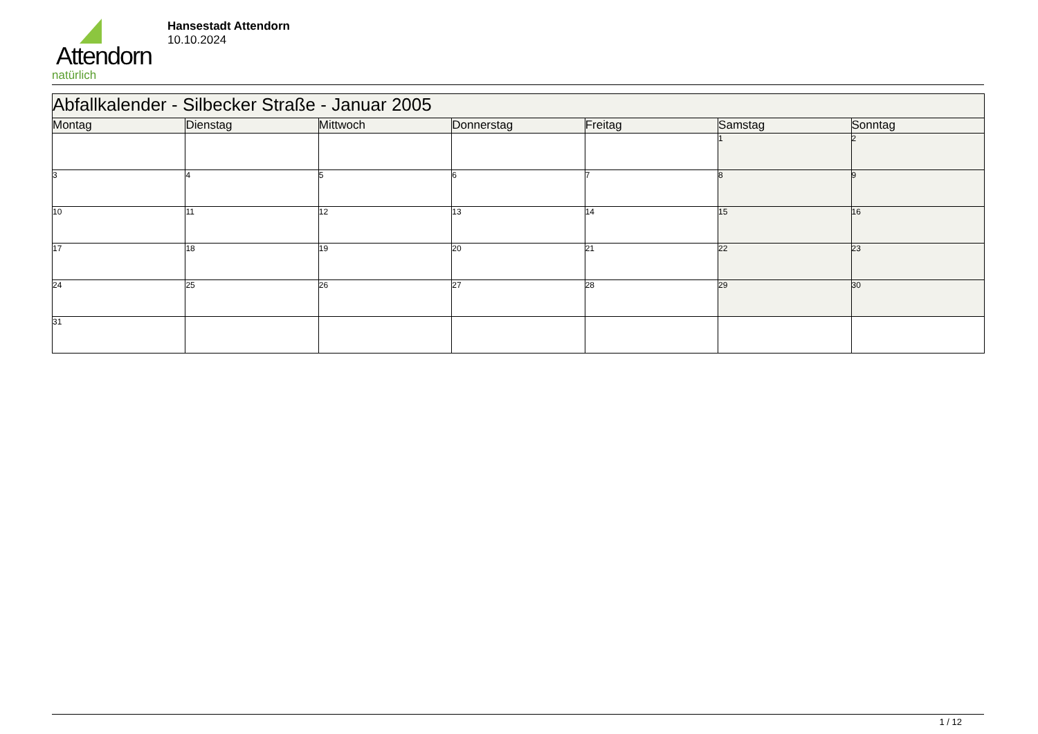Attendorn
natürlich
Hansestadt Attendorn
10.10.2024
| Abfallkalender - Silbecker Straße - Januar 2005 | | | | | | |
| --- | --- | --- | --- | --- | --- | --- |
| Montag | Dienstag | Mittwoch | Donnerstag | Freitag | Samstag | Sonntag |
| | | | | | 1 | 2 |
| 3 | 4 | 5 | 6 | 7 | 8 | 9 |
| 10 | 11 | 12 | 13 | 14 | 15 | 16 |
| 17 | 18 | 19 | 20 | 21 | 22 | 23 |
| 24 | 25 | 26 | 27 | 28 | 29 | 30 |
| 31 | | | | | | |
1 / 12